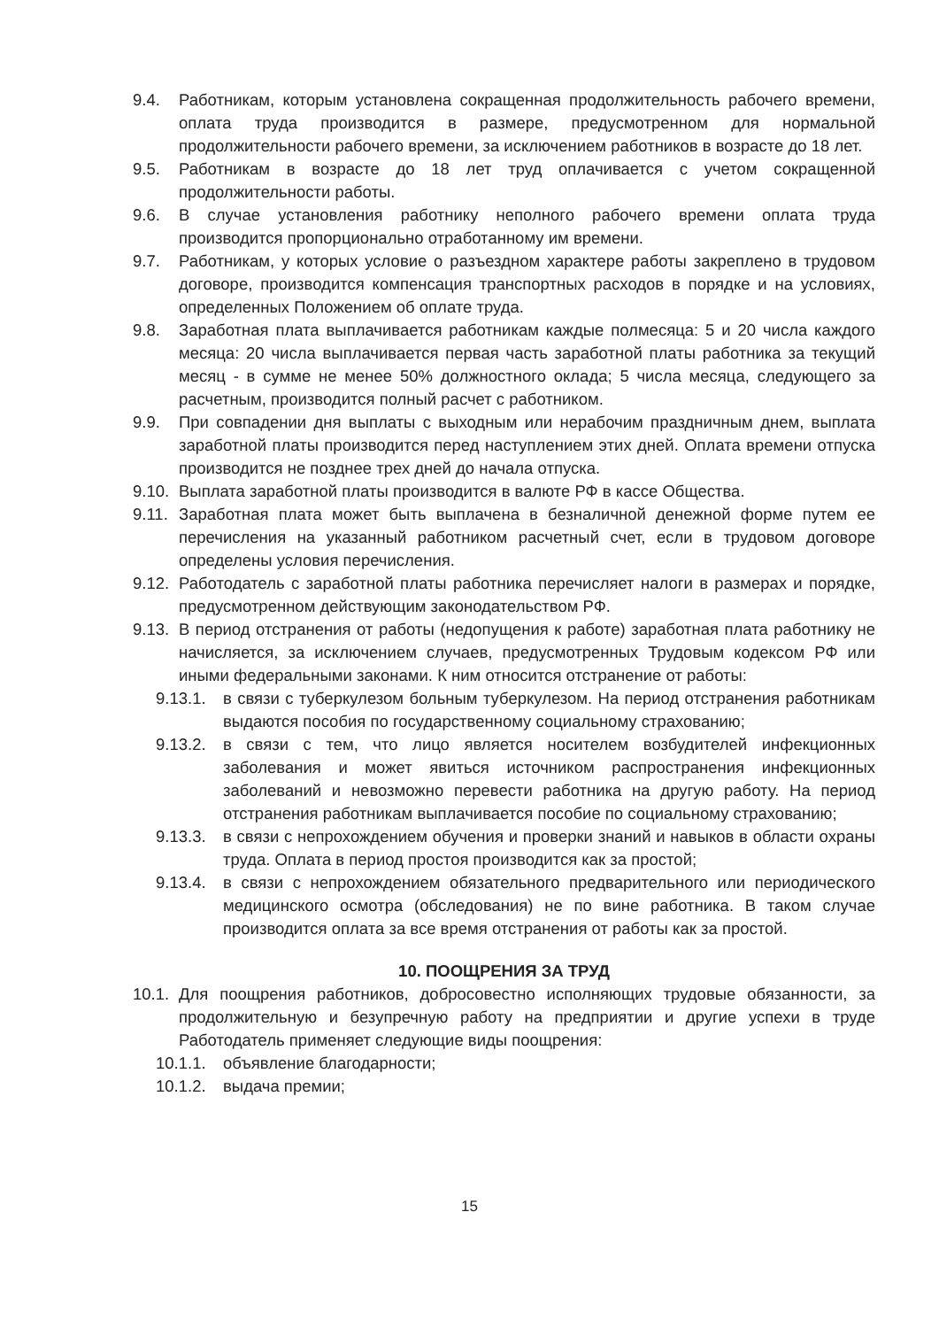9.4. Работникам, которым установлена сокращенная продолжительность рабочего времени, оплата труда производится в размере, предусмотренном для нормальной продолжительности рабочего времени, за исключением работников в возрасте до 18 лет.
9.5. Работникам в возрасте до 18 лет труд оплачивается с учетом сокращенной продолжительности работы.
9.6. В случае установления работнику неполного рабочего времени оплата труда производится пропорционально отработанному им времени.
9.7. Работникам, у которых условие о разъездном характере работы закреплено в трудовом договоре, производится компенсация транспортных расходов в порядке и на условиях, определенных Положением об оплате труда.
9.8. Заработная плата выплачивается работникам каждые полмесяца: 5 и 20 числа каждого месяца: 20 числа выплачивается первая часть заработной платы работника за текущий месяц - в сумме не менее 50% должностного оклада; 5 числа месяца, следующего за расчетным, производится полный расчет с работником.
9.9. При совпадении дня выплаты с выходным или нерабочим праздничным днем, выплата заработной платы производится перед наступлением этих дней. Оплата времени отпуска производится не позднее трех дней до начала отпуска.
9.10. Выплата заработной платы производится в валюте РФ в кассе Общества.
9.11. Заработная плата может быть выплачена в безналичной денежной форме путем ее перечисления на указанный работником расчетный счет, если в трудовом договоре определены условия перечисления.
9.12. Работодатель с заработной платы работника перечисляет налоги в размерах и порядке, предусмотренном действующим законодательством РФ.
9.13. В период отстранения от работы (недопущения к работе) заработная плата работнику не начисляется, за исключением случаев, предусмотренных Трудовым кодексом РФ или иными федеральными законами. К ним относится отстранение от работы:
9.13.1. в связи с туберкулезом больным туберкулезом. На период отстранения работникам выдаются пособия по государственному социальному страхованию;
9.13.2. в связи с тем, что лицо является носителем возбудителей инфекционных заболевания и может явиться источником распространения инфекционных заболеваний и невозможно перевести работника на другую работу. На период отстранения работникам выплачивается пособие по социальному страхованию;
9.13.3. в связи с непрохождением обучения и проверки знаний и навыков в области охраны труда. Оплата в период простоя производится как за простой;
9.13.4. в связи с непрохождением обязательного предварительного или периодического медицинского осмотра (обследования) не по вине работника. В таком случае производится оплата за все время отстранения от работы как за простой.
10. ПООЩРЕНИЯ ЗА ТРУД
10.1. Для поощрения работников, добросовестно исполняющих трудовые обязанности, за продолжительную и безупречную работу на предприятии и другие успехи в труде Работодатель применяет следующие виды поощрения:
10.1.1. объявление благодарности;
10.1.2. выдача премии;
15